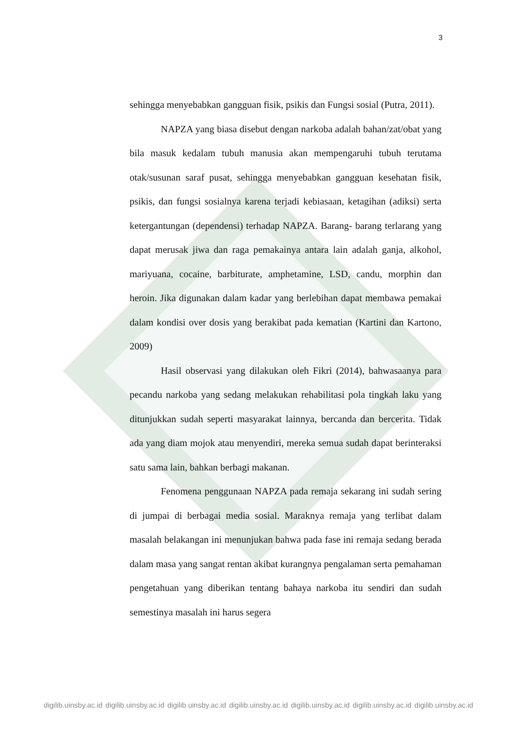3
sehingga menyebabkan gangguan fisik, psikis dan Fungsi sosial (Putra, 2011).
NAPZA yang biasa disebut dengan narkoba adalah bahan/zat/obat yang bila masuk kedalam tubuh manusia akan mempengaruhi tubuh terutama otak/susunan saraf pusat, sehingga menyebabkan gangguan kesehatan fisik, psikis, dan fungsi sosialnya karena terjadi kebiasaan, ketagihan (adiksi) serta ketergantungan (dependensi) terhadap NAPZA. Barang- barang terlarang yang dapat merusak jiwa dan raga pemakainya antara lain adalah ganja, alkohol, mariyuana, cocaine, barbiturate, amphetamine, LSD, candu, morphin dan heroin. Jika digunakan dalam kadar yang berlebihan dapat membawa pemakai dalam kondisi over dosis yang berakibat pada kematian (Kartini dan Kartono, 2009)
Hasil observasi yang dilakukan oleh Fikri (2014), bahwasaanya para pecandu narkoba yang sedang melakukan rehabilitasi pola tingkah laku yang ditunjukkan sudah seperti masyarakat lainnya, bercanda dan bercerita. Tidak ada yang diam mojok atau menyendiri, mereka semua sudah dapat berinteraksi satu sama lain, bahkan berbagi makanan.
Fenomena penggunaan NAPZA pada remaja sekarang ini sudah sering di jumpai di berbagai media sosial. Maraknya remaja yang terlibat dalam masalah belakangan ini menunjukan bahwa pada fase ini remaja sedang berada dalam masa yang sangat rentan akibat kurangnya pengalaman serta pemahaman pengetahuan yang diberikan tentang bahaya narkoba itu sendiri dan sudah semestinya masalah ini harus segera
digilib.uinsby.ac.id digilib.uinsby.ac.id digilib.uinsby.ac.id digilib.uinsby.ac.id digilib.uinsby.ac.id digilib.uinsby.ac.id digilib.uinsby.ac.id